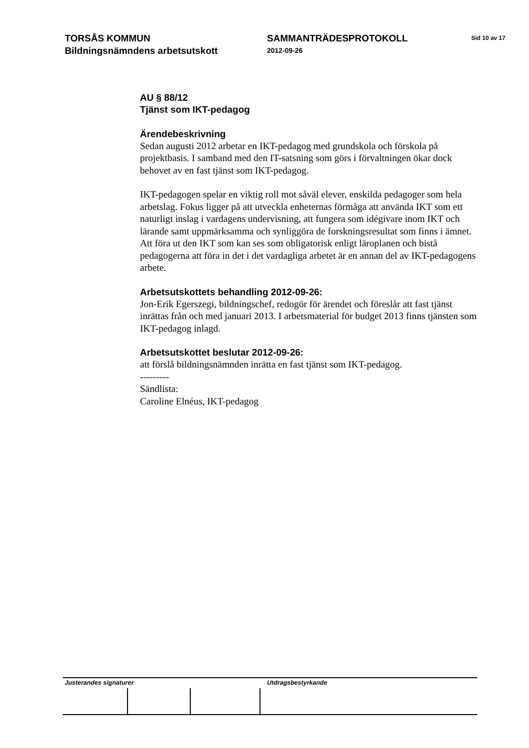TORSÅS KOMMUN
Bildningsnämndens arbetsutskott
SAMMANTRÄDESPROTOKOLL
2012-09-26
Sid 10 av 17
AU § 88/12
Tjänst som IKT-pedagog
Ärendebeskrivning
Sedan augusti 2012 arbetar en IKT-pedagog med grundskola och förskola på projektbasis. I samband med den IT-satsning som görs i förvaltningen ökar dock behovet av en fast tjänst som IKT-pedagog.
IKT-pedagogen spelar en viktig roll mot såväl elever, enskilda pedagoger som hela arbetslag. Fokus ligger på att utveckla enheternas förmåga att använda IKT som ett naturligt inslag i vardagens undervisning, att fungera som idégivare inom IKT och lärande samt uppmärksamma och synliggöra de forskningsresultat som finns i ämnet. Att föra ut den IKT som kan ses som obligatorisk enligt läroplanen och bistå pedagogerna att föra in det i det vardagliga arbetet är en annan del av IKT-pedagogens arbete.
Arbetsutskottets behandling 2012-09-26:
Jon-Erik Egerszegi, bildningschef, redogör för ärendet och föreslår att fast tjänst inrättas från och med januari 2013. I arbetsmaterial för budget 2013 finns tjänsten som IKT-pedagog inlagd.
Arbetsutskottet beslutar 2012-09-26:
att förslå bildningsnämnden inrätta en fast tjänst som IKT-pedagog.
---------
Sändlista:
Caroline Elnéus, IKT-pedagog
Justerandes signaturer Utdragsbestyrkande